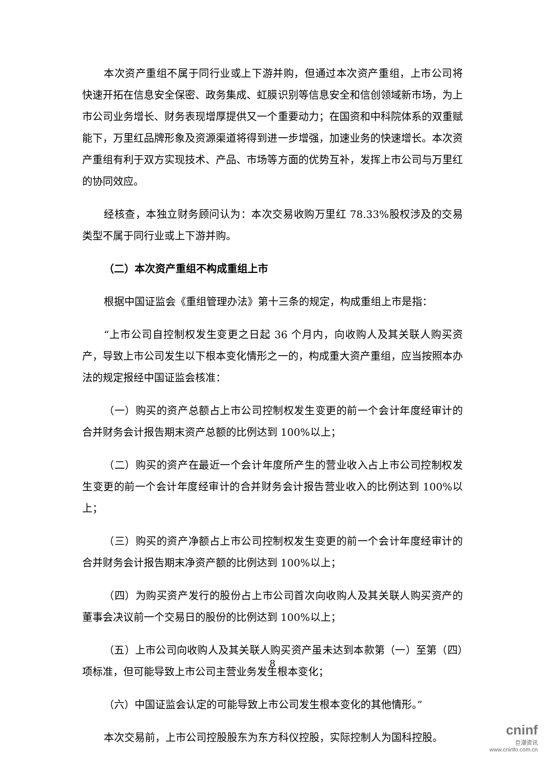本次资产重组不属于同行业或上下游并购，但通过本次资产重组，上市公司将快速开拓在信息安全保密、政务集成、虹膜识别等信息安全和信创领域新市场，为上市公司业务增长、财务表现增厚提供又一个重要动力；在国资和中科院体系的双重赋能下，万里红品牌形象及资源渠道将得到进一步增强，加速业务的快速增长。本次资产重组有利于双方实现技术、产品、市场等方面的优势互补，发挥上市公司与万里红的协同效应。
经核查，本独立财务顾问认为：本次交易收购万里红 78.33%股权涉及的交易类型不属于同行业或上下游并购。
（二）本次资产重组不构成重组上市
根据中国证监会《重组管理办法》第十三条的规定，构成重组上市是指：
“上市公司自控制权发生变更之日起 36 个月内，向收购人及其关联人购买资产，导致上市公司发生以下根本变化情形之一的，构成重大资产重组，应当按照本办法的规定报经中国证监会核准：
（一）购买的资产总额占上市公司控制权发生变更的前一个会计年度经审计的合并财务会计报告期末资产总额的比例达到 100%以上；
（二）购买的资产在最近一个会计年度所产生的营业收入占上市公司控制权发生变更的前一个会计年度经审计的合并财务会计报告营业收入的比例达到 100%以上；
（三）购买的资产净额占上市公司控制权发生变更的前一个会计年度经审计的合并财务会计报告期末净资产额的比例达到 100%以上；
（四）为购买资产发行的股份占上市公司首次向收购人及其关联人购买资产的董事会决议前一个交易日的股份的比例达到 100%以上；
（五）上市公司向收购人及其关联人购买资产虽未达到本款第（一）至第（四）项标准，但可能导致上市公司主营业务发生根本变化；
（六）中国证监会认定的可能导致上市公司发生根本变化的其他情形。”
本次交易前，上市公司控股股东为东方科仪控股，实际控制人为国科控股。
8
cninf
巨潮资讯
www.cninfo.com.cn